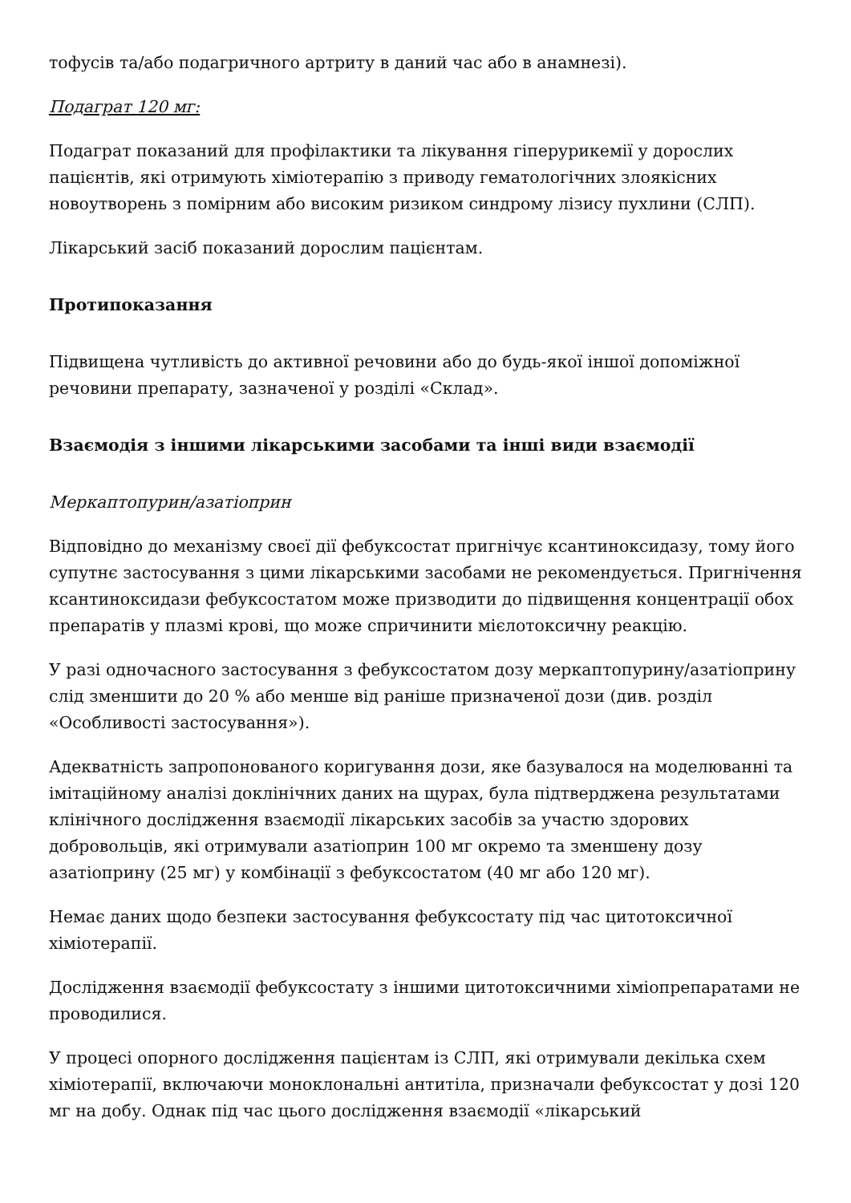тофусів та/або подагричного артриту в даний час або в анамнезі).
Подаграт 120 мг:
Подаграт показаний для профілактики та лікування гіперурикемії у дорослих пацієнтів, які отримують хіміотерапію з приводу гематологічних злоякісних новоутворень з помірним або високим ризиком синдрому лізису пухлини (СЛП).
Лікарський засіб показаний дорослим пацієнтам.
Протипоказання
Підвищена чутливість до активної речовини або до будь-якої іншої допоміжної речовини препарату, зазначеної у розділі «Склад».
Взаємодія з іншими лікарськими засобами та інші види взаємодії
Меркаптопурин/азатіоприн
Відповідно до механізму своєї дії фебуксостат пригнічує ксантиноксидазу, тому його супутнє застосування з цими лікарськими засобами не рекомендується. Пригнічення ксантиноксидази фебуксостатом може призводити до підвищення концентрації обох препаратів у плазмі крові, що може спричинити мієлотоксичну реакцію.
У разі одночасного застосування з фебуксостатом дозу меркаптопурину/азатіоприну слід зменшити до 20 % або менше від раніше призначеної дози (див. розділ «Особливості застосування»).
Адекватність запропонованого коригування дози, яке базувалося на моделюванні та імітаційному аналізі доклінічних даних на щурах, була підтверджена результатами клінічного дослідження взаємодії лікарських засобів за участю здорових добровольців, які отримували азатіоприн 100 мг окремо та зменшену дозу азатіоприну (25 мг) у комбінації з фебуксостатом (40 мг або 120 мг).
Немає даних щодо безпеки застосування фебуксостату під час цитотоксичної хіміотерапії.
Дослідження взаємодії фебуксостату з іншими цитотоксичними хіміопрепаратами не проводилися.
У процесі опорного дослідження пацієнтам із СЛП, які отримували декілька схем хіміотерапії, включаючи моноклональні антитіла, призначали фебуксостат у дозі 120 мг на добу. Однак під час цього дослідження взаємодії «лікарський